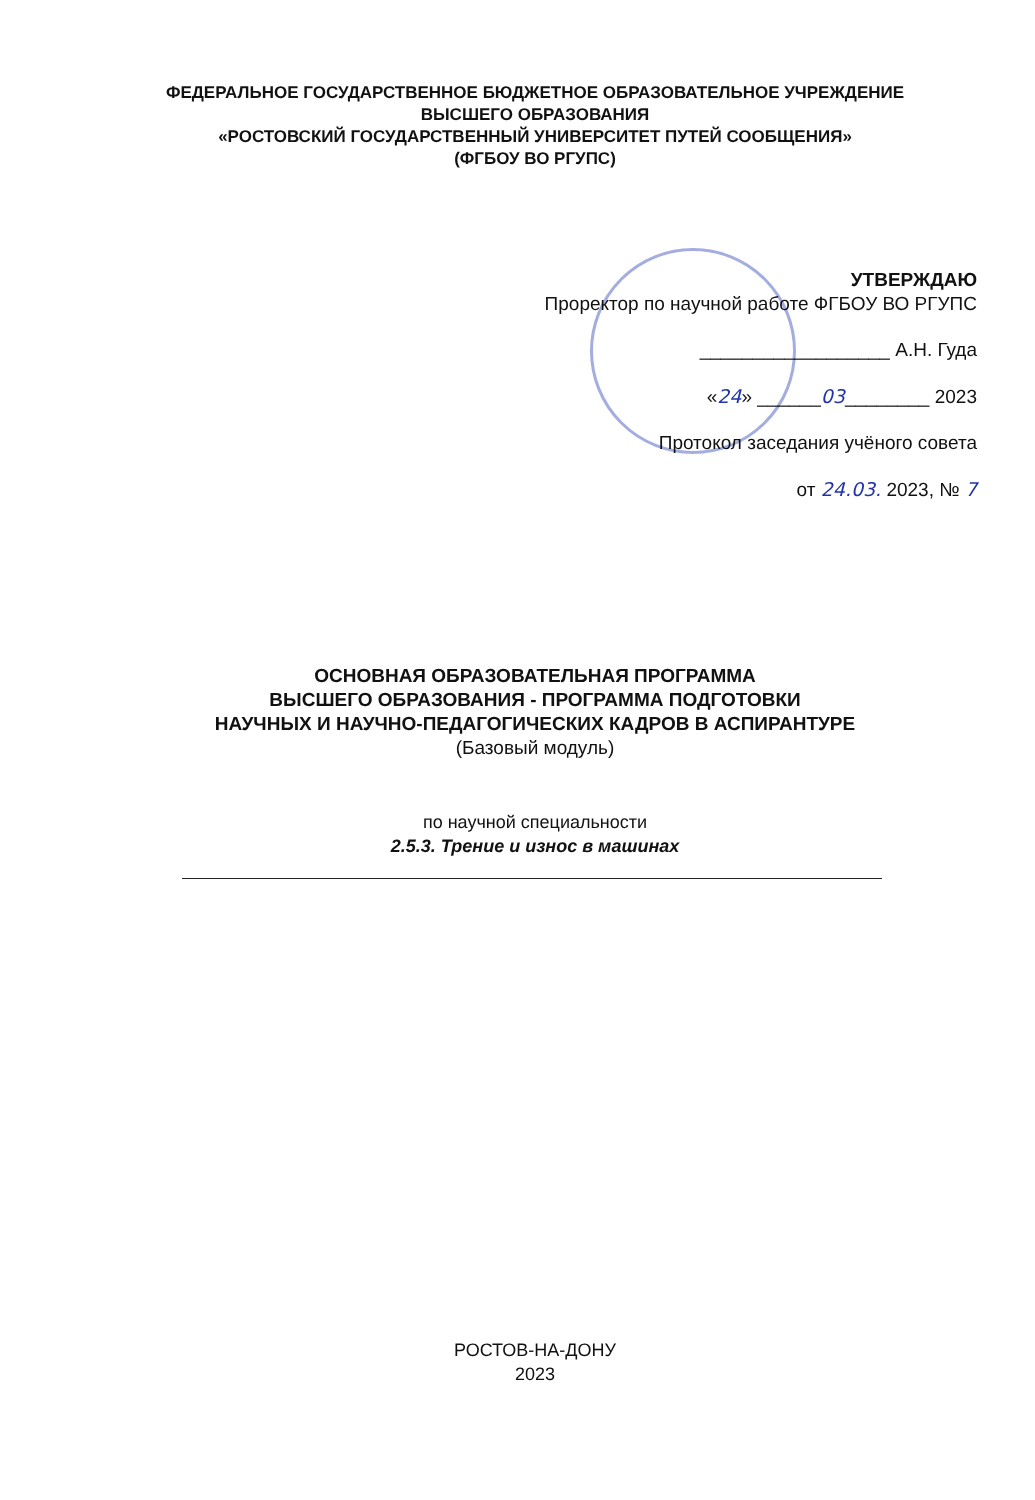ФЕДЕРАЛЬНОЕ ГОСУДАРСТВЕННОЕ БЮДЖЕТНОЕ ОБРАЗОВАТЕЛЬНОЕ УЧРЕЖДЕНИЕ
ВЫСШЕГО ОБРАЗОВАНИЯ
«РОСТОВСКИЙ ГОСУДАРСТВЕННЫЙ УНИВЕРСИТЕТ ПУТЕЙ СООБЩЕНИЯ»
(ФГБОУ ВО РГУПС)
УТВЕРЖДАЮ
Проректор по научной работе ФГБОУ ВО РГУПС
__________________ А.Н. Гуда
«24» ______03________ 2023
Протокол заседания учёного совета
от 24.03. 2023, № 7
ОСНОВНАЯ ОБРАЗОВАТЕЛЬНАЯ ПРОГРАММА
ВЫСШЕГО ОБРАЗОВАНИЯ - ПРОГРАММА ПОДГОТОВКИ
НАУЧНЫХ И НАУЧНО-ПЕДАГОГИЧЕСКИХ КАДРОВ В АСПИРАНТУРЕ
(Базовый модуль)
по научной специальности
2.5.3. Трение и износ в машинах
РОСТОВ-НА-ДОНУ
2023